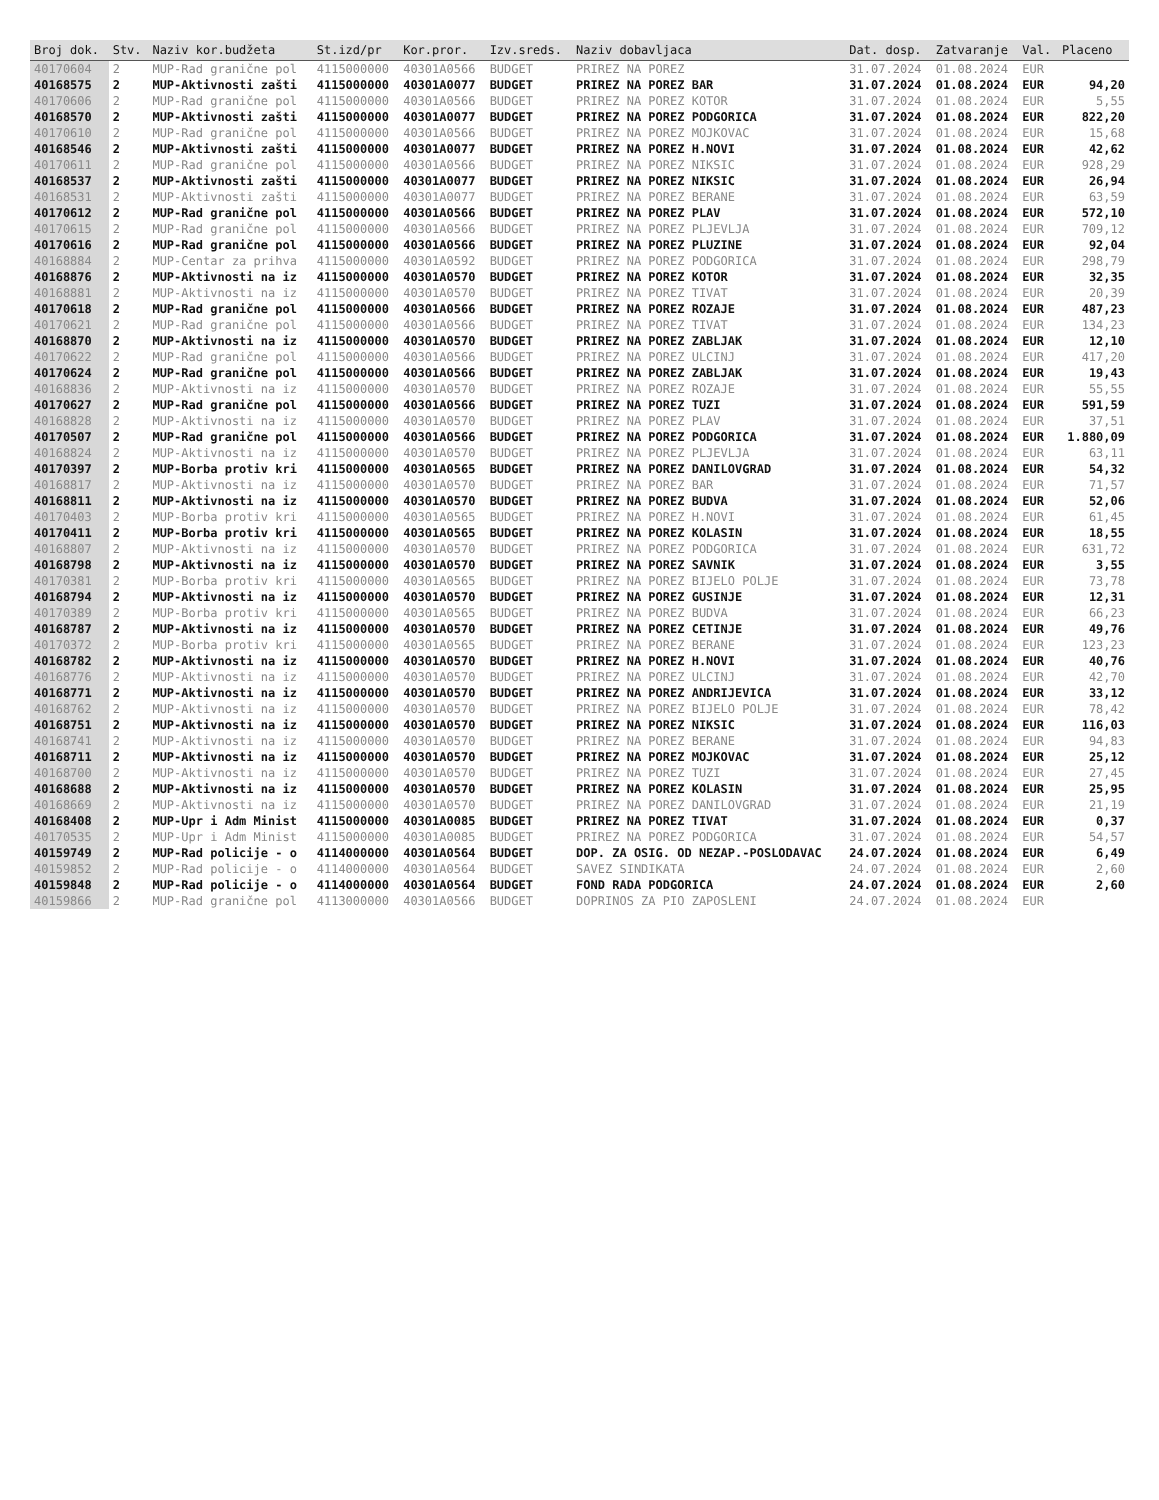| Broj dok. | Stv. | Naziv kor.budžeta | St.izd/pr | Kor.pror. | Izv.sreds. | Naziv dobavljaca | Dat. dosp. | Zatvaranje | Val. | Placeno |
| --- | --- | --- | --- | --- | --- | --- | --- | --- | --- | --- |
| 40170604 | 2 | MUP-Rad granične pol | 4115000000 | 40301A0566 | BUDGET | PRIREZ NA POREZ | 31.07.2024 | 01.08.2024 | EUR | |
| 40168575 | 2 | MUP-Aktivnosti zašti | 4115000000 | 40301A0077 | BUDGET | PRIREZ NA POREZ BAR | 31.07.2024 | 01.08.2024 | EUR | 94,20 |
| 40170606 | 2 | MUP-Rad granične pol | 4115000000 | 40301A0566 | BUDGET | PRIREZ NA POREZ KOTOR | 31.07.2024 | 01.08.2024 | EUR | 5,55 |
| 40168570 | 2 | MUP-Aktivnosti zašti | 4115000000 | 40301A0077 | BUDGET | PRIREZ NA POREZ PODGORICA | 31.07.2024 | 01.08.2024 | EUR | 822,20 |
| 40170610 | 2 | MUP-Rad granične pol | 4115000000 | 40301A0566 | BUDGET | PRIREZ NA POREZ MOJKOVAC | 31.07.2024 | 01.08.2024 | EUR | 15,68 |
| 40168546 | 2 | MUP-Aktivnosti zašti | 4115000000 | 40301A0077 | BUDGET | PRIREZ NA POREZ H.NOVI | 31.07.2024 | 01.08.2024 | EUR | 42,62 |
| 40170611 | 2 | MUP-Rad granične pol | 4115000000 | 40301A0566 | BUDGET | PRIREZ NA POREZ NIKSIC | 31.07.2024 | 01.08.2024 | EUR | 928,29 |
| 40168537 | 2 | MUP-Aktivnosti zašti | 4115000000 | 40301A0077 | BUDGET | PRIREZ NA POREZ NIKSIC | 31.07.2024 | 01.08.2024 | EUR | 26,94 |
| 40168531 | 2 | MUP-Aktivnosti zašti | 4115000000 | 40301A0077 | BUDGET | PRIREZ NA POREZ BERANE | 31.07.2024 | 01.08.2024 | EUR | 63,59 |
| 40170612 | 2 | MUP-Rad granične pol | 4115000000 | 40301A0566 | BUDGET | PRIREZ NA POREZ PLAV | 31.07.2024 | 01.08.2024 | EUR | 572,10 |
| 40170615 | 2 | MUP-Rad granične pol | 4115000000 | 40301A0566 | BUDGET | PRIREZ NA POREZ PLJEVLJA | 31.07.2024 | 01.08.2024 | EUR | 709,12 |
| 40170616 | 2 | MUP-Rad granične pol | 4115000000 | 40301A0566 | BUDGET | PRIREZ NA POREZ PLUZINE | 31.07.2024 | 01.08.2024 | EUR | 92,04 |
| 40168884 | 2 | MUP-Centar za prihva | 4115000000 | 40301A0592 | BUDGET | PRIREZ NA POREZ PODGORICA | 31.07.2024 | 01.08.2024 | EUR | 298,79 |
| 40168876 | 2 | MUP-Aktivnosti na iz | 4115000000 | 40301A0570 | BUDGET | PRIREZ NA POREZ KOTOR | 31.07.2024 | 01.08.2024 | EUR | 32,35 |
| 40168881 | 2 | MUP-Aktivnosti na iz | 4115000000 | 40301A0570 | BUDGET | PRIREZ NA POREZ TIVAT | 31.07.2024 | 01.08.2024 | EUR | 20,39 |
| 40170618 | 2 | MUP-Rad granične pol | 4115000000 | 40301A0566 | BUDGET | PRIREZ NA POREZ ROZAJE | 31.07.2024 | 01.08.2024 | EUR | 487,23 |
| 40170621 | 2 | MUP-Rad granične pol | 4115000000 | 40301A0566 | BUDGET | PRIREZ NA POREZ TIVAT | 31.07.2024 | 01.08.2024 | EUR | 134,23 |
| 40168870 | 2 | MUP-Aktivnosti na iz | 4115000000 | 40301A0570 | BUDGET | PRIREZ NA POREZ ZABLJAK | 31.07.2024 | 01.08.2024 | EUR | 12,10 |
| 40170622 | 2 | MUP-Rad granične pol | 4115000000 | 40301A0566 | BUDGET | PRIREZ NA POREZ ULCINJ | 31.07.2024 | 01.08.2024 | EUR | 417,20 |
| 40170624 | 2 | MUP-Rad granične pol | 4115000000 | 40301A0566 | BUDGET | PRIREZ NA POREZ ZABLJAK | 31.07.2024 | 01.08.2024 | EUR | 19,43 |
| 40168836 | 2 | MUP-Aktivnosti na iz | 4115000000 | 40301A0570 | BUDGET | PRIREZ NA POREZ ROZAJE | 31.07.2024 | 01.08.2024 | EUR | 55,55 |
| 40170627 | 2 | MUP-Rad granične pol | 4115000000 | 40301A0566 | BUDGET | PRIREZ NA POREZ TUZI | 31.07.2024 | 01.08.2024 | EUR | 591,59 |
| 40168828 | 2 | MUP-Aktivnosti na iz | 4115000000 | 40301A0570 | BUDGET | PRIREZ NA POREZ PLAV | 31.07.2024 | 01.08.2024 | EUR | 37,51 |
| 40170507 | 2 | MUP-Rad granične pol | 4115000000 | 40301A0566 | BUDGET | PRIREZ NA POREZ PODGORICA | 31.07.2024 | 01.08.2024 | EUR | 1.880,09 |
| 40168824 | 2 | MUP-Aktivnosti na iz | 4115000000 | 40301A0570 | BUDGET | PRIREZ NA POREZ PLJEVLJA | 31.07.2024 | 01.08.2024 | EUR | 63,11 |
| 40170397 | 2 | MUP-Borba protiv kri | 4115000000 | 40301A0565 | BUDGET | PRIREZ NA POREZ DANILOVGRAD | 31.07.2024 | 01.08.2024 | EUR | 54,32 |
| 40168817 | 2 | MUP-Aktivnosti na iz | 4115000000 | 40301A0570 | BUDGET | PRIREZ NA POREZ BAR | 31.07.2024 | 01.08.2024 | EUR | 71,57 |
| 40168811 | 2 | MUP-Aktivnosti na iz | 4115000000 | 40301A0570 | BUDGET | PRIREZ NA POREZ BUDVA | 31.07.2024 | 01.08.2024 | EUR | 52,06 |
| 40170403 | 2 | MUP-Borba protiv kri | 4115000000 | 40301A0565 | BUDGET | PRIREZ NA POREZ H.NOVI | 31.07.2024 | 01.08.2024 | EUR | 61,45 |
| 40170411 | 2 | MUP-Borba protiv kri | 4115000000 | 40301A0565 | BUDGET | PRIREZ NA POREZ KOLASIN | 31.07.2024 | 01.08.2024 | EUR | 18,55 |
| 40168807 | 2 | MUP-Aktivnosti na iz | 4115000000 | 40301A0570 | BUDGET | PRIREZ NA POREZ PODGORICA | 31.07.2024 | 01.08.2024 | EUR | 631,72 |
| 40168798 | 2 | MUP-Aktivnosti na iz | 4115000000 | 40301A0570 | BUDGET | PRIREZ NA POREZ SAVNIK | 31.07.2024 | 01.08.2024 | EUR | 3,55 |
| 40170381 | 2 | MUP-Borba protiv kri | 4115000000 | 40301A0565 | BUDGET | PRIREZ NA POREZ BIJELO POLJE | 31.07.2024 | 01.08.2024 | EUR | 73,78 |
| 40168794 | 2 | MUP-Aktivnosti na iz | 4115000000 | 40301A0570 | BUDGET | PRIREZ NA POREZ GUSINJE | 31.07.2024 | 01.08.2024 | EUR | 12,31 |
| 40170389 | 2 | MUP-Borba protiv kri | 4115000000 | 40301A0565 | BUDGET | PRIREZ NA POREZ BUDVA | 31.07.2024 | 01.08.2024 | EUR | 66,23 |
| 40168787 | 2 | MUP-Aktivnosti na iz | 4115000000 | 40301A0570 | BUDGET | PRIREZ NA POREZ CETINJE | 31.07.2024 | 01.08.2024 | EUR | 49,76 |
| 40170372 | 2 | MUP-Borba protiv kri | 4115000000 | 40301A0565 | BUDGET | PRIREZ NA POREZ BERANE | 31.07.2024 | 01.08.2024 | EUR | 123,23 |
| 40168782 | 2 | MUP-Aktivnosti na iz | 4115000000 | 40301A0570 | BUDGET | PRIREZ NA POREZ H.NOVI | 31.07.2024 | 01.08.2024 | EUR | 40,76 |
| 40168776 | 2 | MUP-Aktivnosti na iz | 4115000000 | 40301A0570 | BUDGET | PRIREZ NA POREZ ULCINJ | 31.07.2024 | 01.08.2024 | EUR | 42,70 |
| 40168771 | 2 | MUP-Aktivnosti na iz | 4115000000 | 40301A0570 | BUDGET | PRIREZ NA POREZ ANDRIJEVICA | 31.07.2024 | 01.08.2024 | EUR | 33,12 |
| 40168762 | 2 | MUP-Aktivnosti na iz | 4115000000 | 40301A0570 | BUDGET | PRIREZ NA POREZ BIJELO POLJE | 31.07.2024 | 01.08.2024 | EUR | 78,42 |
| 40168751 | 2 | MUP-Aktivnosti na iz | 4115000000 | 40301A0570 | BUDGET | PRIREZ NA POREZ NIKSIC | 31.07.2024 | 01.08.2024 | EUR | 116,03 |
| 40168741 | 2 | MUP-Aktivnosti na iz | 4115000000 | 40301A0570 | BUDGET | PRIREZ NA POREZ BERANE | 31.07.2024 | 01.08.2024 | EUR | 94,83 |
| 40168711 | 2 | MUP-Aktivnosti na iz | 4115000000 | 40301A0570 | BUDGET | PRIREZ NA POREZ MOJKOVAC | 31.07.2024 | 01.08.2024 | EUR | 25,12 |
| 40168700 | 2 | MUP-Aktivnosti na iz | 4115000000 | 40301A0570 | BUDGET | PRIREZ NA POREZ TUZI | 31.07.2024 | 01.08.2024 | EUR | 27,45 |
| 40168688 | 2 | MUP-Aktivnosti na iz | 4115000000 | 40301A0570 | BUDGET | PRIREZ NA POREZ KOLASIN | 31.07.2024 | 01.08.2024 | EUR | 25,95 |
| 40168669 | 2 | MUP-Aktivnosti na iz | 4115000000 | 40301A0570 | BUDGET | PRIREZ NA POREZ DANILOVGRAD | 31.07.2024 | 01.08.2024 | EUR | 21,19 |
| 40168408 | 2 | MUP-Upr i Adm Minist | 4115000000 | 40301A0085 | BUDGET | PRIREZ NA POREZ TIVAT | 31.07.2024 | 01.08.2024 | EUR | 0,37 |
| 40170535 | 2 | MUP-Upr i Adm Minist | 4115000000 | 40301A0085 | BUDGET | PRIREZ NA POREZ PODGORICA | 31.07.2024 | 01.08.2024 | EUR | 54,57 |
| 40159749 | 2 | MUP-Rad policije - o | 4114000000 | 40301A0564 | BUDGET | DOP. ZA OSIG. OD NEZAP.-POSLODAVAC | 24.07.2024 | 01.08.2024 | EUR | 6,49 |
| 40159852 | 2 | MUP-Rad policije - o | 4114000000 | 40301A0564 | BUDGET | SAVEZ SINDIKATA | 24.07.2024 | 01.08.2024 | EUR | 2,60 |
| 40159848 | 2 | MUP-Rad policije - o | 4114000000 | 40301A0564 | BUDGET | FOND RADA PODGORICA | 24.07.2024 | 01.08.2024 | EUR | 2,60 |
| 40159866 | 2 | MUP-Rad granične pol | 4113000000 | 40301A0566 | BUDGET | DOPRINOS ZA PIO ZAPOSLENI | 24.07.2024 | 01.08.2024 | EUR | |